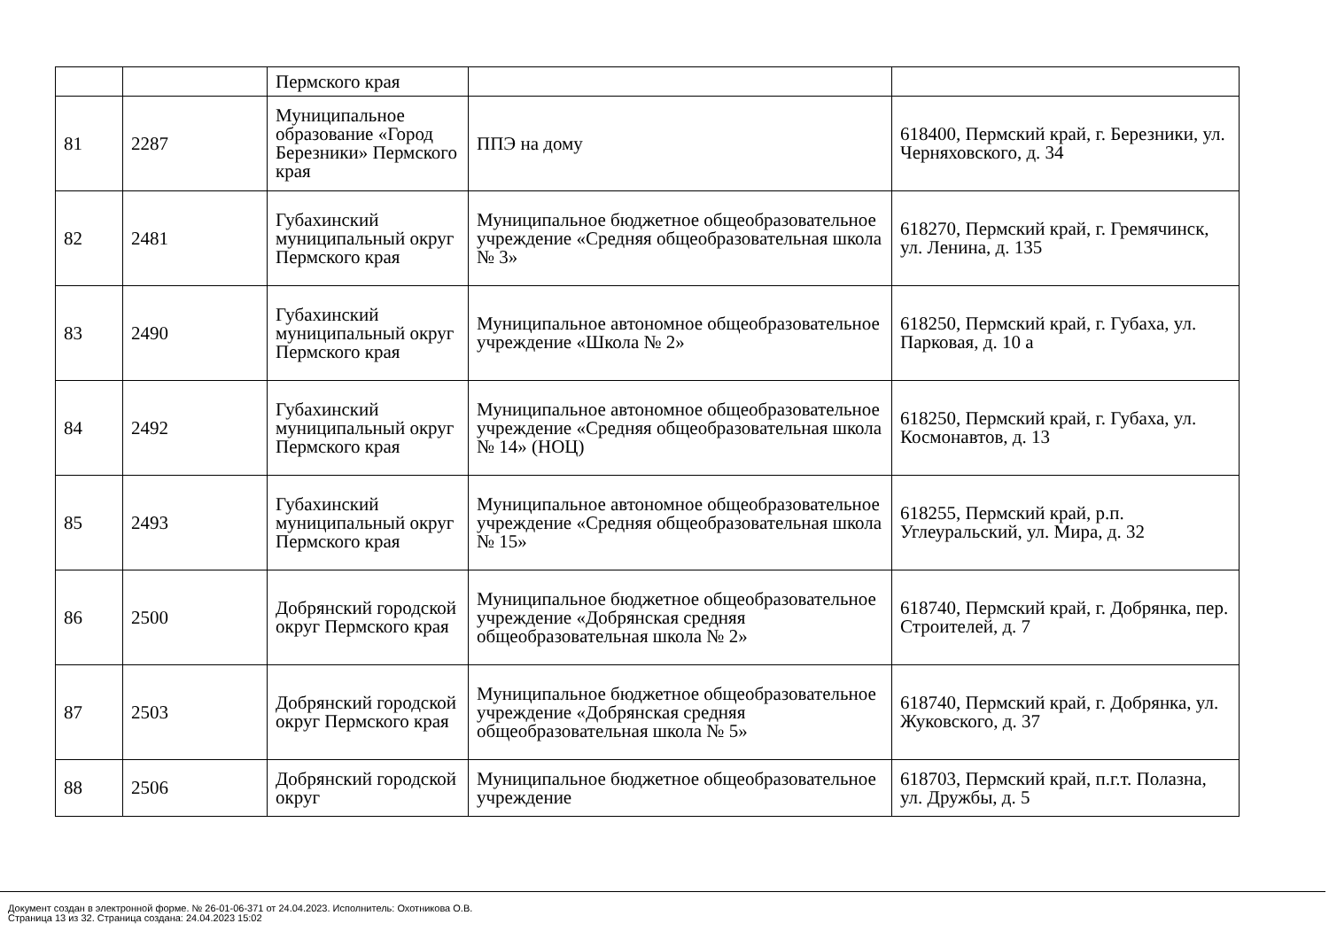| | | Пермского края | | |
| 81 | 2287 | Муниципальное образование «Город Березники» Пермского края | ППЭ на дому | 618400, Пермский край, г. Березники, ул. Черняховского, д. 34 |
| 82 | 2481 | Губахинский муниципальный округ Пермского края | Муниципальное бюджетное общеобразовательное учреждение «Средняя общеобразовательная школа № 3» | 618270, Пермский край, г. Гремячинск, ул. Ленина, д. 135 |
| 83 | 2490 | Губахинский муниципальный округ Пермского края | Муниципальное автономное общеобразовательное учреждение «Школа № 2» | 618250, Пермский край, г. Губаха, ул. Парковая, д. 10 а |
| 84 | 2492 | Губахинский муниципальный округ Пермского края | Муниципальное автономное общеобразовательное учреждение «Средняя общеобразовательная школа № 14» (НОЦ) | 618250, Пермский край, г. Губаха, ул. Космонавтов, д. 13 |
| 85 | 2493 | Губахинский муниципальный округ Пермского края | Муниципальное автономное общеобразовательное учреждение «Средняя общеобразовательная школа № 15» | 618255, Пермский край, р.п. Углеуральский, ул. Мира, д. 32 |
| 86 | 2500 | Добрянский городской округ Пермского края | Муниципальное бюджетное общеобразовательное учреждение «Добрянская средняя общеобразовательная школа № 2» | 618740, Пермский край, г. Добрянка, пер. Строителей, д. 7 |
| 87 | 2503 | Добрянский городской округ Пермского края | Муниципальное бюджетное общеобразовательное учреждение «Добрянская средняя общеобразовательная школа № 5» | 618740, Пермский край, г. Добрянка, ул. Жуковского, д. 37 |
| 88 | 2506 | Добрянский городской округ | Муниципальное бюджетное общеобразовательное учреждение | 618703, Пермский край, п.г.т. Полазна, ул. Дружбы, д. 5 |
Документ создан в электронной форме. № 26-01-06-371 от 24.04.2023. Исполнитель: Охотникова О.В.
Страница 13 из 32. Страница создана: 24.04.2023 15:02